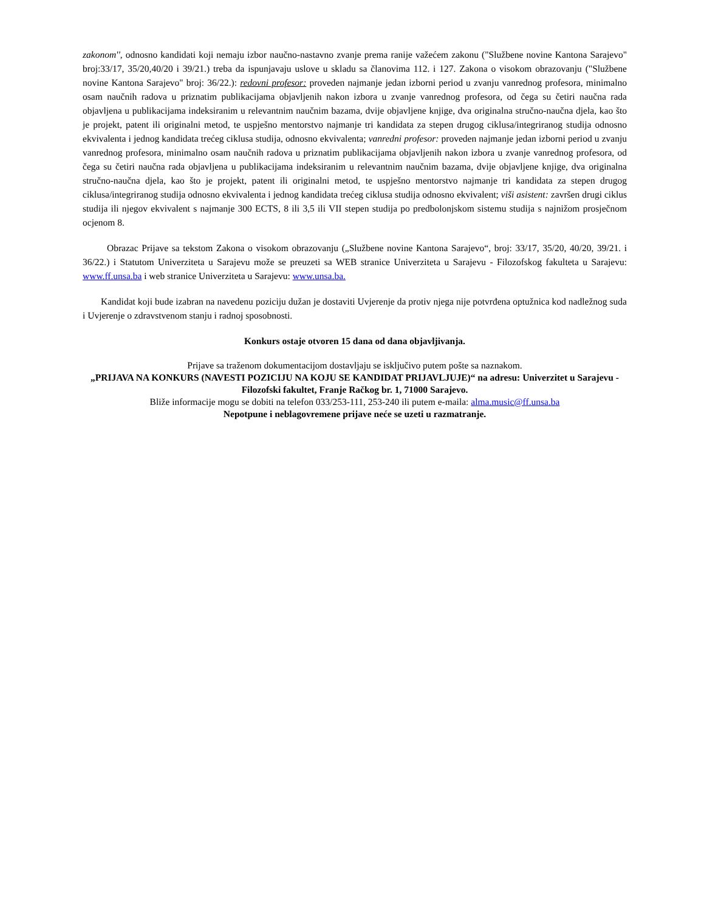zakonom'', odnosno kandidati koji nemaju izbor naučno-nastavno zvanje prema ranije važećem zakonu ("Službene novine Kantona Sarajevo" broj:33/17, 35/20,40/20 i 39/21.) treba da ispunjavaju uslove u skladu sa članovima 112. i 127. Zakona o visokom obrazovanju ("Službene novine Kantona Sarajevo" broj: 36/22.): redovni profesor: proveden najmanje jedan izborni period u zvanju vanrednog profesora, minimalno osam naučnih radova u priznatim publikacijama objavljenih nakon izbora u zvanje vanrednog profesora, od čega su četiri naučna rada objavljena u publikacijama indeksiranim u relevantnim naučnim bazama, dvije objavljene knjige, dva originalna stručno-naučna djela, kao što je projekt, patent ili originalni metod, te uspješno mentorstvo najmanje tri kandidata za stepen drugog ciklusa/integriranog studija odnosno ekvivalenta i jednog kandidata trećeg ciklusa studija, odnosno ekvivalenta; vanredni profesor: proveden najmanje jedan izborni period u zvanju vanrednog profesora, minimalno osam naučnih radova u priznatim publikacijama objavljenih nakon izbora u zvanje vanrednog profesora, od čega su četiri naučna rada objavljena u publikacijama indeksiranim u relevantnim naučnim bazama, dvije objavljene knjige, dva originalna stručno-naučna djela, kao što je projekt, patent ili originalni metod, te uspješno mentorstvo najmanje tri kandidata za stepen drugog ciklusa/integriranog studija odnosno ekvivalenta i jednog kandidata trećeg ciklusa studija odnosno ekvivalent; viši asistent: završen drugi ciklus studija ili njegov ekvivalent s najmanje 300 ECTS, 8 ili 3,5 ili VII stepen studija po predbolonjskom sistemu studija s najnižom prosječnom ocjenom 8.
Obrazac Prijave sa tekstom Zakona o visokom obrazovanju („Službene novine Kantona Sarajevo“, broj: 33/17, 35/20, 40/20, 39/21. i 36/22.) i Statutom Univerziteta u Sarajevu može se preuzeti sa WEB stranice Univerziteta u Sarajevu - Filozofskog fakulteta u Sarajevu: www.ff.unsa.ba i web stranice Univerziteta u Sarajevu: www.unsa.ba.
Kandidat koji bude izabran na navedenu poziciju dužan je dostaviti Uvjerenje da protiv njega nije potvrđena optužnica kod nadležnog suda i Uvjerenje o zdravstvenom stanju i radnoj sposobnosti.
Konkurs ostaje otvoren 15 dana od dana objavljivanja.
Prijave sa traženom dokumentacijom dostavljaju se isključivo putem pošte sa naznakom.
„PRIJAVA NA KONKURS (NAVESTI POZICIJU NA KOJU SE KANDIDAT PRIJAVLJUJE)“ na adresu: Univerzitet u Sarajevu - Filozofski fakultet, Franje Račkog br. 1, 71000 Sarajevo.
Bliže informacije mogu se dobiti na telefon 033/253-111, 253-240 ili putem e-maila: alma.music@ff.unsa.ba
Nepotpune i neblagovremene prijave neće se uzeti u razmatranje.